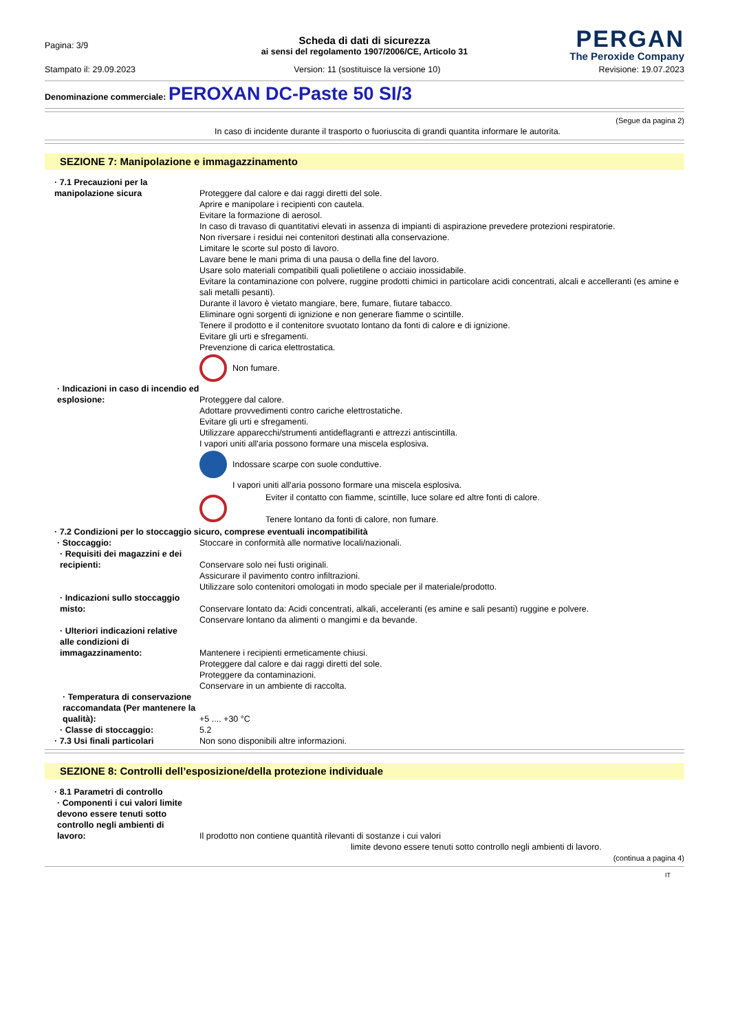Pagina: 3/9
PERGAN
The Peroxide Company
Scheda di dati di sicurezza
ai sensi del regolamento 1907/2006/CE, Articolo 31
Stampato il: 29.09.2023 Version: 11 (sostituisce la versione 10) Revisione: 19.07.2023
Denominazione commerciale: PEROXAN DC-Paste 50 SI/3
(Segue da pagina 2)
In caso di incidente durante il trasporto o fuoriuscita di grandi quantita informare le autorita.
SEZIONE 7: Manipolazione e immagazzinamento
· 7.1 Precauzioni per la manipolazione sicura
Proteggere dal calore e dai raggi diretti del sole.
Aprire e manipolare i recipienti con cautela.
Evitare la formazione di aerosol.
In caso di travaso di quantitativi elevati in assenza di impianti di aspirazione prevedere protezioni respiratorie.
Non riversare i residui nei contenitori destinati alla conservazione.
Limitare le scorte sul posto di lavoro.
Lavare bene le mani prima di una pausa o della fine del lavoro.
Usare solo materiali compatibili quali polietilene o acciaio inossidabile.
Evitare la contaminazione con polvere, ruggine prodotti chimici in particolare acidi concentrati, alcali e accelleranti (es amine e sali metalli pesanti).
Durante il lavoro è vietato mangiare, bere, fumare, fiutare tabacco.
Eliminare ogni sorgenti di ignizione e non generare fiamme o scintille.
Tenere il prodotto e il contenitore svuotato lontano da fonti di calore e di ignizione.
Evitare gli urti e sfregamenti.
Prevenzione di carica elettrostatica.
Non fumare.
· Indicazioni in caso di incendio ed esplosione:
Proteggere dal calore.
Adottare provvedimenti contro cariche elettrostatiche.
Evitare gli urti e sfregamenti.
Utilizzare apparecchi/strumenti antideflagranti e attrezzi antiscintilla.
I vapori uniti all'aria possono formare una miscela esplosiva.
Indossare scarpe con suole conduttive.
I vapori uniti all'aria possono formare una miscela esplosiva.
Eviter il contatto con fiamme, scintille, luce solare ed altre fonti di calore.
Tenere lontano da fonti di calore, non fumare.
· 7.2 Condizioni per lo stoccaggio sicuro, comprese eventuali incompatibilità
· Stoccaggio: Stoccare in conformità alle normative locali/nazionali.
· Requisiti dei magazzini e dei recipienti:
Conservare solo nei fusti originali.
Assicurare il pavimento contro infiltrazioni.
Utilizzare solo contenitori omologati in modo speciale per il materiale/prodotto.
· Indicazioni sullo stoccaggio misto:
Conservare lontato da: Acidi concentrati, alkali, acceleranti (es amine e sali pesanti) ruggine e polvere.
Conservare lontano da alimenti o mangimi e da bevande.
· Ulteriori indicazioni relative alle condizioni di immagazzinamento:
Mantenere i recipienti ermeticamente chiusi.
Proteggere dal calore e dai raggi diretti del sole.
Proteggere da contaminazioni.
Conservare in un ambiente di raccolta.
· Temperatura di conservazione raccomandata (Per mantenere la qualità):
+5 .... +30 °C
· Classe di stoccaggio: 5.2
· 7.3 Usi finali particolari Non sono disponibili altre informazioni.
SEZIONE 8: Controlli dell’esposizione/della protezione individuale
· 8.1 Parametri di controllo
· Componenti i cui valori limite devono essere tenuti sotto controllo negli ambienti di lavoro:
Il prodotto non contiene quantità rilevanti di sostanze i cui valori
limite devono essere tenuti sotto controllo negli ambienti di lavoro.
(continua a pagina 4)
IT